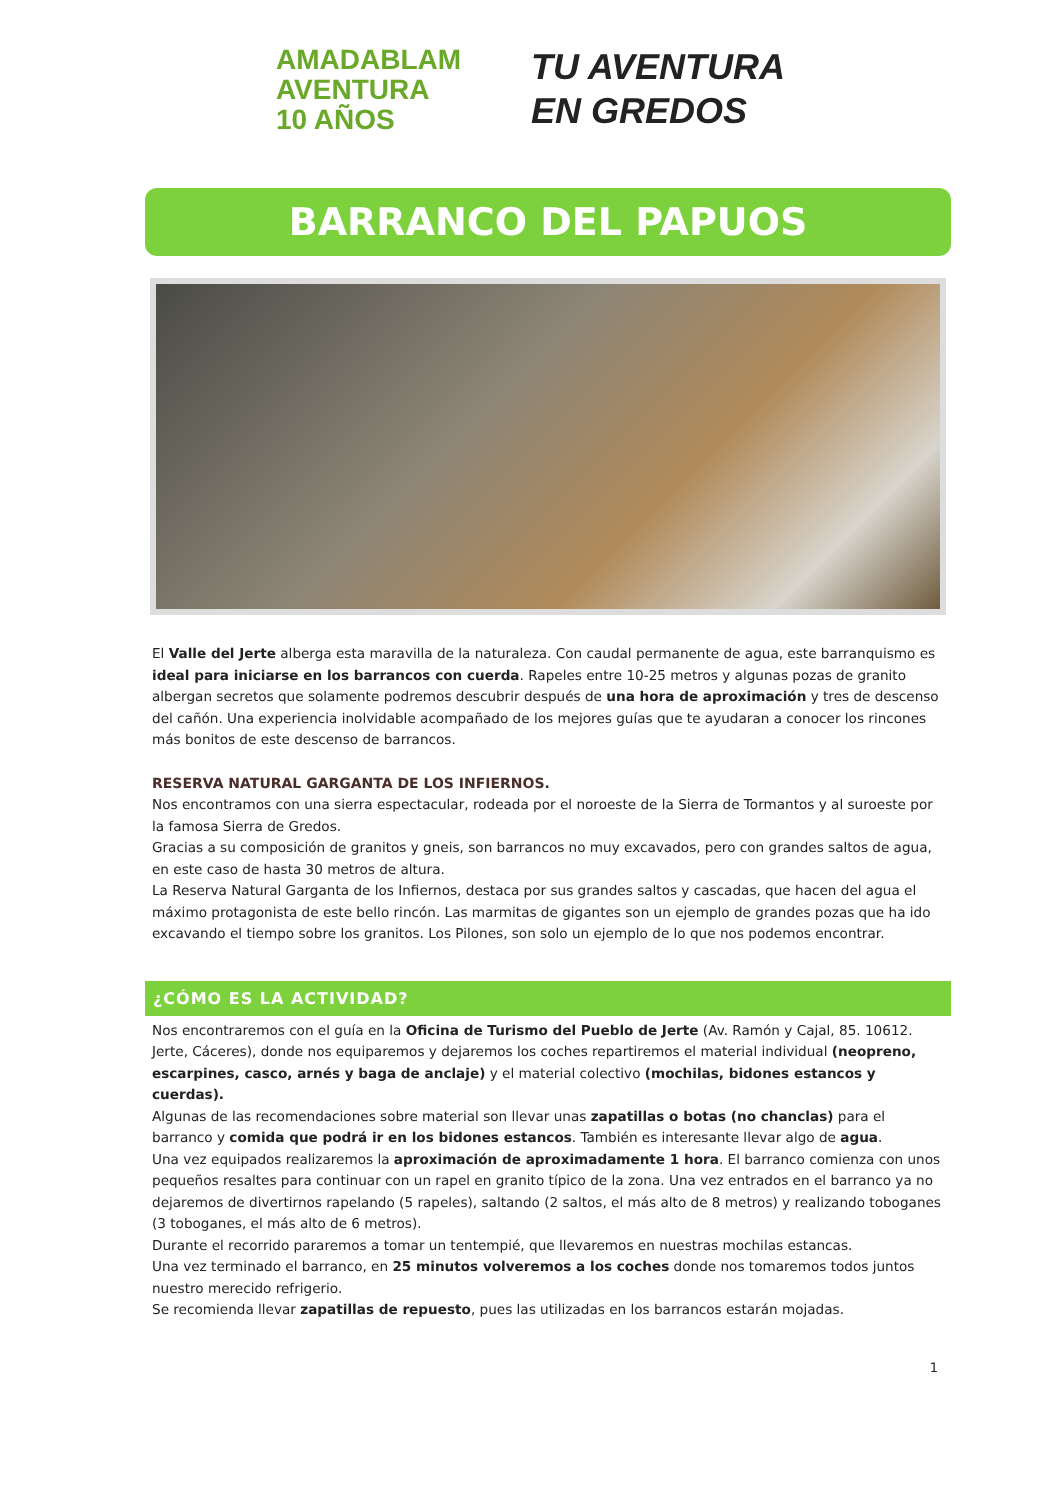AMADABLAM
AVENTURA
10 AÑOS
TU AVENTURA
EN GREDOS
BARRANCO DEL PAPUOS
El Valle del Jerte alberga esta maravilla de la naturaleza. Con caudal permanente de agua, este barranquismo es ideal para iniciarse en los barrancos con cuerda. Rapeles entre 10-25 metros y algunas pozas de granito albergan secretos que solamente podremos descubrir después de una hora de aproximación y tres de descenso del cañón. Una experiencia inolvidable acompañado de los mejores guías que te ayudaran a conocer los rincones más bonitos de este descenso de barrancos.
RESERVA NATURAL GARGANTA DE LOS INFIERNOS.
Nos encontramos con una sierra espectacular, rodeada por el noroeste de la Sierra de Tormantos y al suroeste por la famosa Sierra de Gredos.
Gracias a su composición de granitos y gneis, son barrancos no muy excavados, pero con grandes saltos de agua, en este caso de hasta 30 metros de altura.
La Reserva Natural Garganta de los Infiernos, destaca por sus grandes saltos y cascadas, que hacen del agua el máximo protagonista de este bello rincón. Las marmitas de gigantes son un ejemplo de grandes pozas que ha ido excavando el tiempo sobre los granitos. Los Pilones, son solo un ejemplo de lo que nos podemos encontrar.
¿CÓMO ES LA ACTIVIDAD?
Nos encontraremos con el guía en la Oficina de Turismo del Pueblo de Jerte (Av. Ramón y Cajal, 85. 10612. Jerte, Cáceres), donde nos equiparemos y dejaremos los coches repartiremos el material individual (neopreno, escarpines, casco, arnés y baga de anclaje) y el material colectivo (mochilas, bidones estancos y cuerdas).
Algunas de las recomendaciones sobre material son llevar unas zapatillas o botas (no chanclas) para el barranco y comida que podrá ir en los bidones estancos. También es interesante llevar algo de agua.
Una vez equipados realizaremos la aproximación de aproximadamente 1 hora. El barranco comienza con unos pequeños resaltes para continuar con un rapel en granito típico de la zona. Una vez entrados en el barranco ya no dejaremos de divertirnos rapelando (5 rapeles), saltando (2 saltos, el más alto de 8 metros) y realizando toboganes (3 toboganes, el más alto de 6 metros).
Durante el recorrido pararemos a tomar un tentempié, que llevaremos en nuestras mochilas estancas.
Una vez terminado el barranco, en 25 minutos volveremos a los coches donde nos tomaremos todos juntos nuestro merecido refrigerio.
Se recomienda llevar zapatillas de repuesto, pues las utilizadas en los barrancos estarán mojadas.
1